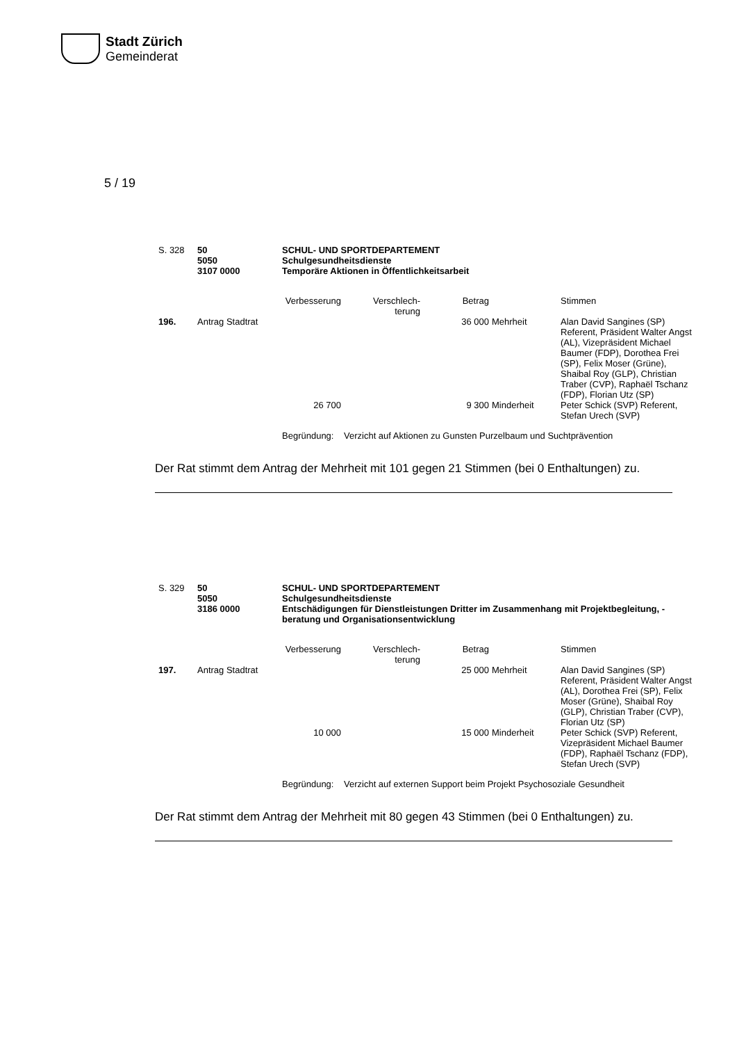Stadt Zürich
Gemeinderat
5 / 19
| S. 328 | 50 5050 3107 0000 | SCHUL- UND SPORTDEPARTEMENT Schulgesundheitsdienste Temporäre Aktionen in Öffentlichkeitsarbeit |
| | | Verbesserung | Verschlech- terung | Betrag | | Stimmen |
| 196. | Antrag Stadtrat | | | 36 000 | Mehrheit | Alan David Sangines (SP) Referent, Präsident Walter Angst (AL), Vizepräsident Michael Baumer (FDP), Dorothea Frei (SP), Felix Moser (Grüne), Shaibal Roy (GLP), Christian Traber (CVP), Raphaël Tschanz (FDP), Florian Utz (SP) |
| | | 26 700 | | 9 300 | Minderheit | Peter Schick (SVP) Referent, Stefan Urech (SVP) |
| | | Begründung: | Verzicht auf Aktionen zu Gunsten Purzelbaum und Suchtprävention | | | |
Der Rat stimmt dem Antrag der Mehrheit mit 101 gegen 21 Stimmen (bei 0 Enthaltungen) zu.
| S. 329 | 50 5050 3186 0000 | SCHUL- UND SPORTDEPARTEMENT Schulgesundheitsdienste Entschädigungen für Dienstleistungen Dritter im Zusammenhang mit Projektbegleitung, -beratung und Organisationsentwicklung |
| | | Verbesserung | Verschlech- terung | Betrag | | Stimmen |
| 197. | Antrag Stadtrat | | | 25 000 | Mehrheit | Alan David Sangines (SP) Referent, Präsident Walter Angst (AL), Dorothea Frei (SP), Felix Moser (Grüne), Shaibal Roy (GLP), Christian Traber (CVP), Florian Utz (SP) |
| | | 10 000 | | 15 000 | Minderheit | Peter Schick (SVP) Referent, Vizepräsident Michael Baumer (FDP), Raphaël Tschanz (FDP), Stefan Urech (SVP) |
| | | Begründung: | Verzicht auf externen Support beim Projekt Psychosoziale Gesundheit | | | |
Der Rat stimmt dem Antrag der Mehrheit mit 80 gegen 43 Stimmen (bei 0 Enthaltungen) zu.